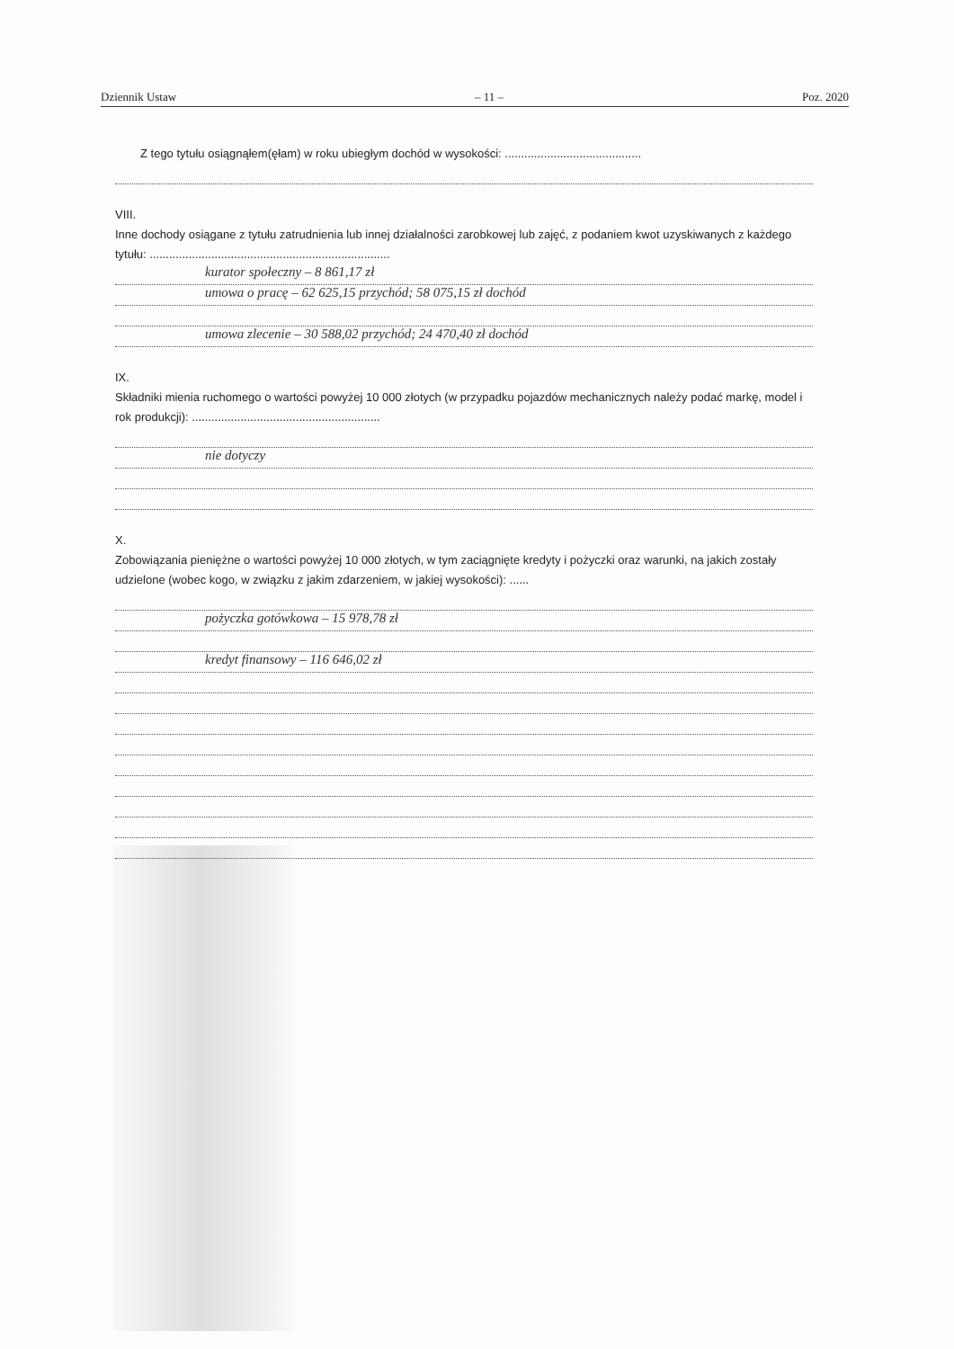Dziennik Ustaw – 11 – Poz. 2020
Z tego tytułu osiągnąłem(ęłam) w roku ubiegłym dochód w wysokości: ..........................................
VIII.
Inne dochody osiągane z tytułu zatrudnienia lub innej działalności zarobkowej lub zajęć, z podaniem kwot uzyskiwanych z każdego tytułu: ..........................................................................
kurator społeczny – 8 861,17 zł
umowa o pracę – 62 625,15 przychód; 58 075,15 zł dochód
umowa zlecenie – 30 588,02 przychód; 24 470,40 zł dochód
IX.
Składniki mienia ruchomego o wartości powyżej 10 000 złotych (w przypadku pojazdów mechanicznych należy podać markę, model i rok produkcji): ..........................................................
nie dotyczy
X.
Zobowiązania pieniężne o wartości powyżej 10 000 złotych, w tym zaciągnięte kredyty i pożyczki oraz warunki, na jakich zostały udzielone (wobec kogo, w związku z jakim zdarzeniem, w jakiej wysokości): ......
pożyczka gotówkowa – 15 978,78 zł
kredyt finansowy – 116 646,02 zł